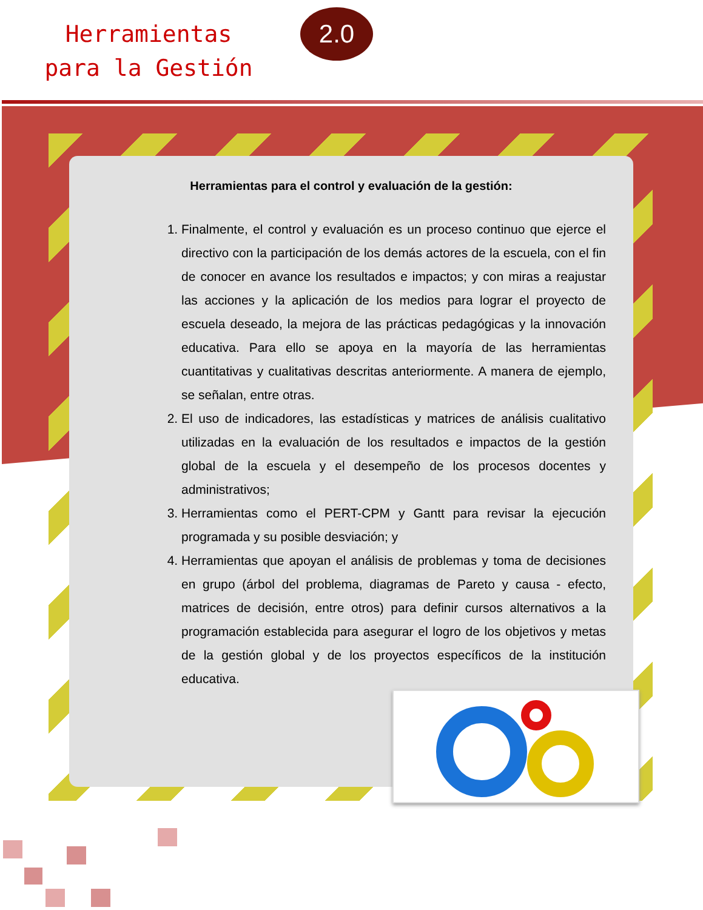Herramientas
para la Gestión
2.0
Herramientas para el control y evaluación de la gestión:
1. Finalmente, el control y evaluación es un proceso continuo que ejerce el directivo con la participación de los demás actores de la escuela, con el fin de conocer en avance los resultados e impactos; y con miras a reajustar las acciones y la aplicación de los medios para lograr el proyecto de escuela deseado, la mejora de las prácticas pedagógicas y la innovación educativa. Para ello se apoya en la mayoría de las herramientas cuantitativas y cualitativas descritas anteriormente. A manera de ejemplo, se señalan, entre otras.
2. El uso de indicadores, las estadísticas y matrices de análisis cualitativo utilizadas en la evaluación de los resultados e impactos de la gestión global de la escuela y el desempeño de los procesos docentes y administrativos;
3. Herramientas como el PERT-CPM y Gantt para revisar la ejecución programada y su posible desviación; y
4. Herramientas que apoyan el análisis de problemas y toma de decisiones en grupo (árbol del problema, diagramas de Pareto y causa - efecto, matrices de decisión, entre otros) para definir cursos alternativos a la programación establecida para asegurar el logro de los objetivos y metas de la gestión global y de los proyectos específicos de la institución educativa.